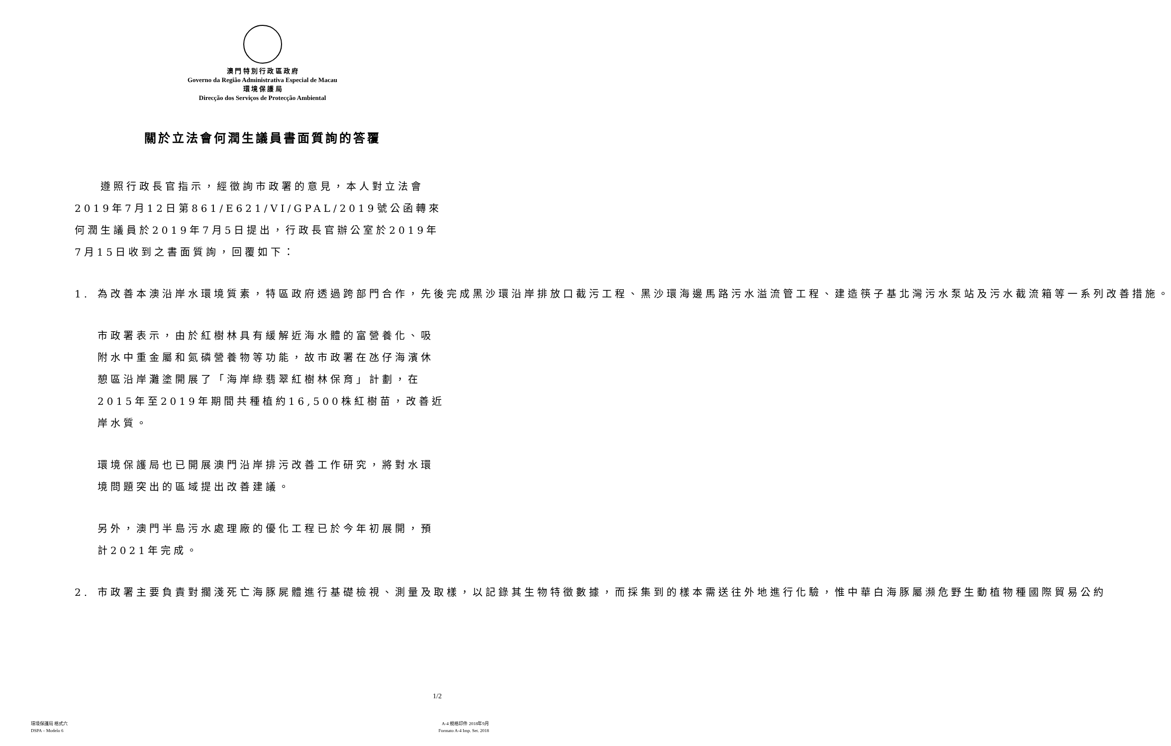澳 門 特 別 行 政 區 政 府
Governo da Região Administrativa Especial de Macau
環 境 保 護 局
Direcção dos Serviços de Protecção Ambiental
關於立法會何潤生議員書面質詢的答覆
遵照行政長官指示，經徵詢市政署的意見，本人對立法會2019年7月12日第861/E621/VI/GPAL/2019號公函轉來何潤生議員於2019年7月5日提出，行政長官辦公室於2019年7月15日收到之書面質詢，回覆如下：
1. 為改善本澳沿岸水環境質素，特區政府透過跨部門合作，先後完成黑沙環沿岸排放口截污工程、黑沙環海邊馬路污水溢流管工程、建造筷子基北灣污水泵站及污水截流箱等一系列改善措施。
市政署表示，由於紅樹林具有緩解近海水體的富營養化、吸附水中重金屬和氮磷營養物等功能，故市政署在氹仔海濱休憩區沿岸灘塗開展了「海岸綠翡翠紅樹林保育」計劃，在2015年至2019年期間共種植約16,500株紅樹苗，改善近岸水質。
環境保護局也已開展澳門沿岸排污改善工作研究，將對水環境問題突出的區域提出改善建議。
另外，澳門半島污水處理廠的優化工程已於今年初展開，預計2021年完成。
2. 市政署主要負責對擱淺死亡海豚屍體進行基礎檢視、測量及取樣，以記錄其生物特徵數據，而採集到的樣本需送往外地進行化驗，惟中華白海豚屬瀕危野生動植物種國際貿易公約
1/2
環境保護局 格式六
DSPA – Modelo 6
A-4 規格印件 2018年9月
Formato A-4 Imp. Set. 2018